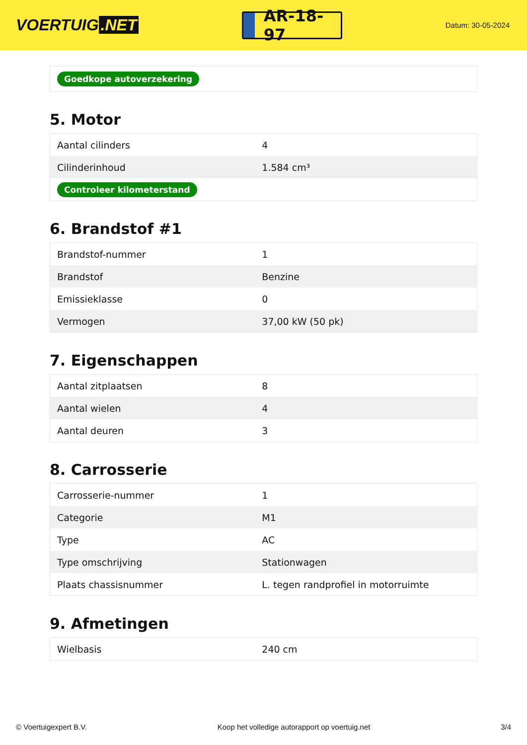VOERTUIG.NET
AR-18-97
Datum: 30-05-2024
| Goedkope autoverzekering |
5. Motor
| Aantal cilinders | 4 |
| Cilinderinhoud | 1.584 cm³ |
| Controleer kilometerstand | |
6. Brandstof #1
| Brandstof-nummer | 1 |
| Brandstof | Benzine |
| Emissieklasse | 0 |
| Vermogen | 37,00 kW (50 pk) |
7. Eigenschappen
| Aantal zitplaatsen | 8 |
| Aantal wielen | 4 |
| Aantal deuren | 3 |
8. Carrosserie
| Carrosserie-nummer | 1 |
| Categorie | M1 |
| Type | AC |
| Type omschrijving | Stationwagen |
| Plaats chassisnummer | L. tegen randprofiel in motorruimte |
9. Afmetingen
| Wielbasis | 240 cm |
© Voertuigexpert B.V. Koop het volledige autorapport op voertuig.net 3/4